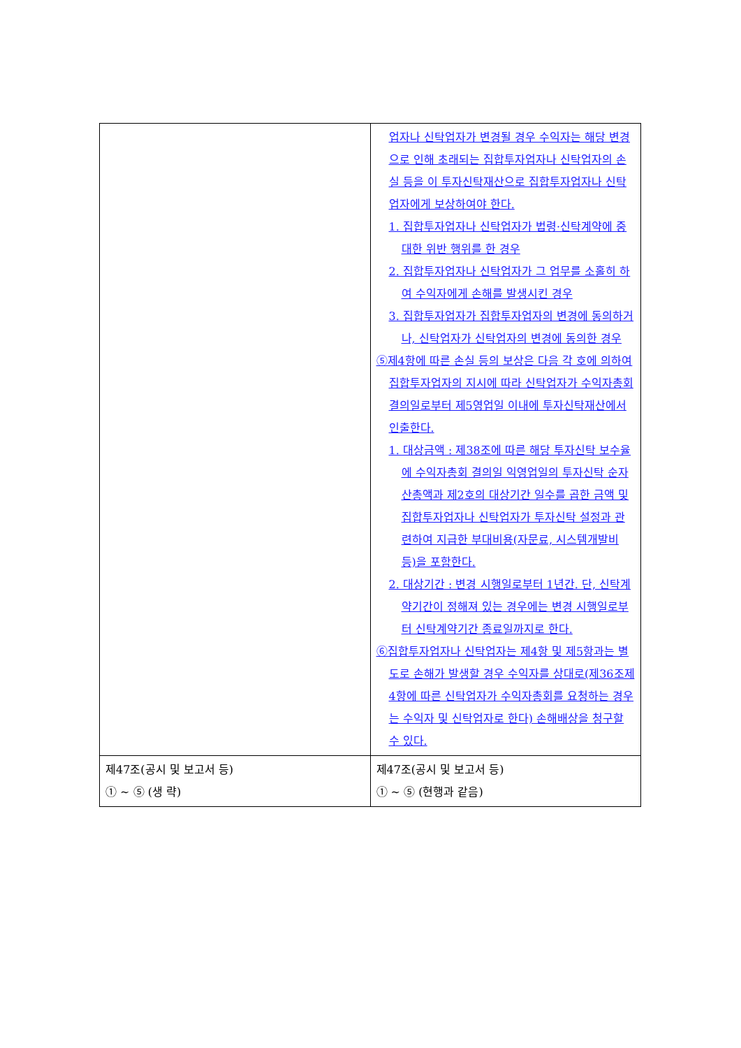| | 업자나 신탁업자가 변경될 경우 수익자는 해당 변경으로 인해 초래되는 집합투자업자나 신탁업자의 손실 등을 이 투자신탁재산으로 집합투자업자나 신탁업자에게 보상하여야 한다. 1. 집합투자업자나 신탁업자가 법령·신탁계약에 중대한 위반 행위를 한 경우 2. 집합투자업자나 신탁업자가 그 업무를 소홀히 하여 수익자에게 손해를 발생시킨 경우 3. 집합투자업자가 집합투자업자의 변경에 동의하거나, 신탁업자가 신탁업자의 변경에 동의한 경우 ⑤제4항에 따른 손실 등의 보상은 다음 각 호에 의하여 집합투자업자의 지시에 따라 신탁업자가 수익자총회 결의일로부터 제5영업일 이내에 투자신탁재산에서 인출한다. 1. 대상금액 : 제38조에 따른 해당 투자신탁 보수율에 수익자총회 결의일 익영업일의 투자신탁 순자산총액과 제2호의 대상기간 일수를 곱한 금액 및 집합투자업자나 신탁업자가 투자신탁 설정과 관련하여 지급한 부대비용(자문료, 시스템개발비 등)을 포함한다. 2. 대상기간 : 변경 시행일로부터 1년간. 단, 신탁계약기간이 정해져 있는 경우에는 변경 시행일로부터 신탁계약기간 종료일까지로 한다. ⑥집합투자업자나 신탁업자는 제4항 및 제5항과는 별도로 손해가 발생할 경우 수익자를 상대로(제36조제4항에 따른 신탁업자가 수익자총회를 요청하는 경우는 수익자 및 신탁업자로 한다) 손해배상을 청구할 수 있다. |
| 제47조(공시 및 보고서 등) ① ~ ⑤ (생 략) | 제47조(공시 및 보고서 등) ① ~ ⑤ (현행과 같음) |